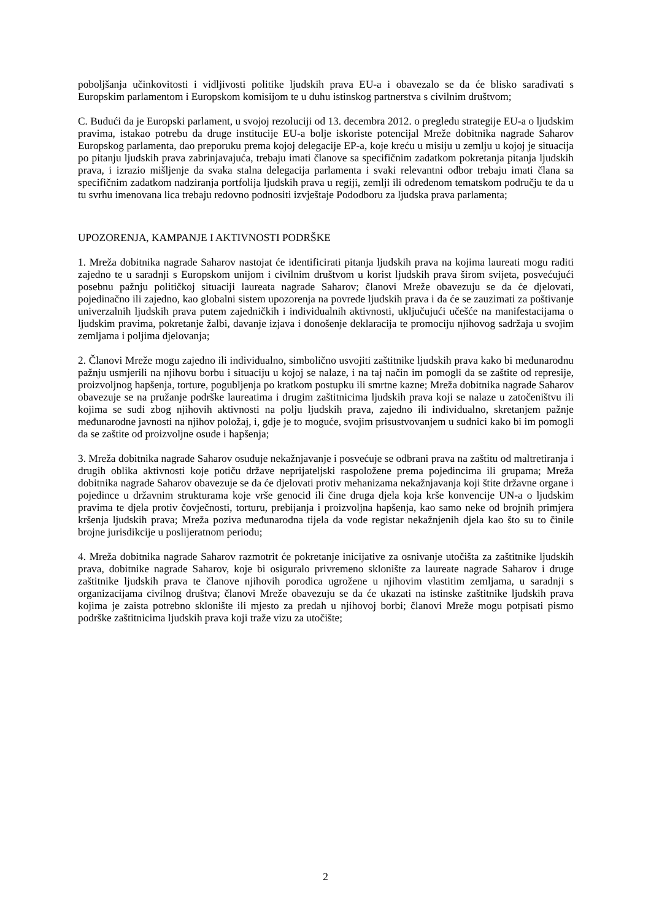poboljšanja učinkovitosti i vidljivosti politike ljudskih prava EU-a i obavezalo se da će blisko sarađivati s Europskim parlamentom i Europskom komisijom te u duhu istinskog partnerstva s civilnim društvom;
C. Budući da je Europski parlament, u svojoj rezoluciji od 13. decembra 2012. o pregledu strategije EU-a o ljudskim pravima, istakao potrebu da druge institucije EU-a bolje iskoriste potencijal Mreže dobitnika nagrade Saharov Europskog parlamenta, dao preporuku prema kojoj delegacije EP-a, koje kreću u misiju u zemlju u kojoj je situacija po pitanju ljudskih prava zabrinjavajuća, trebaju imati članove sa specifičnim zadatkom pokretanja pitanja ljudskih prava, i izrazio mišljenje da svaka stalna delegacija parlamenta i svaki relevantni odbor trebaju imati člana sa specifičnim zadatkom nadziranja portfolija ljudskih prava u regiji, zemlji ili određenom tematskom području te da u tu svrhu imenovana lica trebaju redovno podnositi izvještaje Pododboru za ljudska prava parlamenta;
UPOZORENJA, KAMPANJE I AKTIVNOSTI PODRŠKE
1. Mreža dobitnika nagrade Saharov nastojat će identificirati pitanja ljudskih prava na kojima laureati mogu raditi zajedno te u saradnji s Europskom unijom i civilnim društvom u korist ljudskih prava širom svijeta, posvećujući posebnu pažnju političkoj situaciji laureata nagrade Saharov; članovi Mreže obavezuju se da će djelovati, pojedinačno ili zajedno, kao globalni sistem upozorenja na povrede ljudskih prava i da će se zauzimati za poštivanje univerzalnih ljudskih prava putem zajedničkih i individualnih aktivnosti, uključujući učešće na manifestacijama o ljudskim pravima, pokretanje žalbi, davanje izjava i donošenje deklaracija te promociju njihovog sadržaja u svojim zemljama i poljima djelovanja;
2. Članovi Mreže mogu zajedno ili individualno, simbolično usvojiti zaštitnike ljudskih prava kako bi međunarodnu pažnju usmjerili na njihovu borbu i situaciju u kojoj se nalaze, i na taj način im pomogli da se zaštite od represije, proizvoljnog hapšenja, torture, pogubljenja po kratkom postupku ili smrtne kazne; Mreža dobitnika nagrade Saharov obavezuje se na pružanje podrške laureatima i drugim zaštitnicima ljudskih prava koji se nalaze u zatočeništvu ili kojima se sudi zbog njihovih aktivnosti na polju ljudskih prava, zajedno ili individualno, skretanjem pažnje međunarodne javnosti na njihov položaj, i, gdje je to moguće, svojim prisustvovanjem u sudnici kako bi im pomogli da se zaštite od proizvoljne osude i hapšenja;
3. Mreža dobitnika nagrade Saharov osuđuje nekažnjavanje i posvećuje se odbrani prava na zaštitu od maltretiranja i drugih oblika aktivnosti koje potiču države neprijateljski raspoložene prema pojedincima ili grupama; Mreža dobitnika nagrade Saharov obavezuje se da će djelovati protiv mehanizama nekažnjavanja koji štite državne organe i pojedince u državnim strukturama koje vrše genocid ili čine druga djela koja krše konvencije UN-a o ljudskim pravima te djela protiv čovječnosti, torturu, prebijanja i proizvoljna hapšenja, kao samo neke od brojnih primjera kršenja ljudskih prava; Mreža poziva međunarodna tijela da vode registar nekažnjenih djela kao što su to činile brojne jurisdikcije u poslijeratnom periodu;
4. Mreža dobitnika nagrade Saharov razmotrit će pokretanje inicijative za osnivanje utočišta za zaštitnike ljudskih prava, dobitnike nagrade Saharov, koje bi osiguralo privremeno sklonište za laureate nagrade Saharov i druge zaštitnike ljudskih prava te članove njihovih porodica ugrožene u njihovim vlastitim zemljama, u saradnji s organizacijama civilnog društva; članovi Mreže obavezuju se da će ukazati na istinske zaštitnike ljudskih prava kojima je zaista potrebno sklonište ili mjesto za predah u njihovoj borbi; članovi Mreže mogu potpisati pismo podrške zaštitnicima ljudskih prava koji traže vizu za utočište;
2